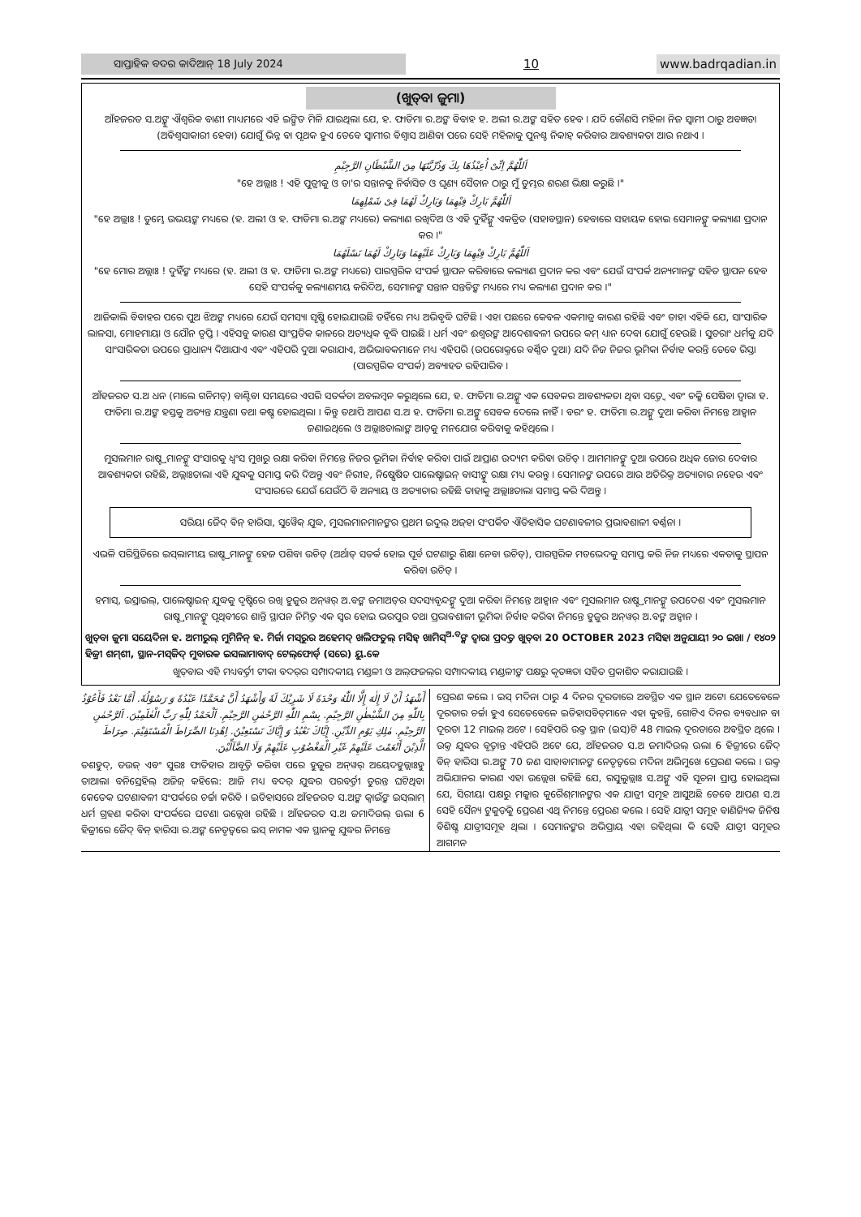ସାପ୍ତାହିକ ବଦର କାଦିଆନ୍ 18 July 2024 10 www.badrqadian.in
(ଖୁତ୍‌ବା ଜୁମା)
ଆଁହଜରତ ସ.ଅଙ୍କୁ ଐଶ୍ୱରିକ ବାଣୀ ମାଧ୍ୟମରେ ଏହି ଇଙ୍ଗିତ ମିଳି ଯାଇଥିଲା ଯେ, ହ. ଫାତିମା ର.ଅଙ୍କ ବିବାହ ହ. ଅଲୀ ର.ଅଙ୍କ ସହିତ ହେବ । ଯଦି କୌଣସି ମହିଳା ନିଜ ସ୍ୱାମୀ ଠାରୁ ଅବଜ୍ଞତା (ଅବିଶ୍ୱସାକାରୀ ହେବା) ଯୋଗୁଁ ଭିନ୍ନ ବା ପୃଥକ ହୁଏ ତେବେ ସ୍ୱାମୀର ବିଶ୍ୱାସ ଆଣିବା ପରେ ସେହି ମହିଳାକୁ ପୁନଶ୍ଚ ନିକାହ୍ କରିବାର ଆବଶ୍ୟକତା ଆଉ ନଥାଏ ।
اَللّٰهُمَّ اِنِّیْ اُعِیْذُهَا بِكَ وَذُرِّیَّتَهَا مِنَ الشَّیْطَانِ الرَّجِیْمِ
"ହେ ଅଲ୍ଲାଃ ! ଏହି ପୁତ୍ରୀକୁ ଓ ତା'ର ସନ୍ତାନକୁ ନିର୍ବାସିତ ଓ ଘୃଣ୍ୟ ସୈତାନ ଠାରୁ ମୁଁ ତୁମ୍ଭର ଶରଣ ଭିକ୍ଷା କରୁଛି ।"
اَللّٰهُمَّ بَارِكْ فِيْهِمَا وَبَارِكْ لَهُمَا فِیْ شَمْلِهِمَا
"ହେ ଅଲ୍ଲାଃ ! ତୁମ୍ଭେ ଉଭୟଙ୍କ ମଧ୍ୟରେ (ହ. ଅଲୀ ଓ ହ. ଫାତିମା ର.ଅଙ୍କ ମଧ୍ୟରେ) କଲ୍ୟାଣ ରଖିଦିଅ ଓ ଏହି ଦୁହିଁଙ୍କୁ ଏକତ୍ରିତ (ସହାବସ୍ଥାନ) ହେବାରେ ସହାୟକ ହୋଇ ସେମାନଙ୍କୁ କଲ୍ୟାଣ ପ୍ରଦାନ କର ।"
اَللّٰهُمَّ بَارِكْ فِيْهِمَا وَبَارِكْ عَلَيْهِمَا وَبَارِكْ لَهُمَا نَسْلَهُمَا
"ହେ ମୋର ଅଲ୍ଲାଃ ! ଦୁହିଁଙ୍କ ମଧ୍ୟରେ (ହ. ଅଲୀ ଓ ହ. ଫାତିମା ର.ଅଙ୍କ ମଧ୍ୟରେ) ପାରସ୍ପରିକ ସଂପର୍କ ସ୍ଥାପନ କରିବାରେ କଲ୍ୟାଣ ପ୍ରଦାନ କର ଏବଂ ଯେଉଁ ସଂପର୍କ ଅନ୍ୟମାନଙ୍କ ସହିତ ସ୍ଥାପନ ହେବ ସେହି ସଂପର୍କକୁ କଲ୍ୟାଣମୟ କରିଦିଅ, ସେମାନଙ୍କ ସନ୍ତାନ ସନ୍ତତିଙ୍କ ମଧ୍ୟରେ ମଧ୍ୟ କଲ୍ୟାଣ ପ୍ରଦାନ କର ।"
ଆଜିକାଲି ବିବାହର ପରେ ପୁଅ ଝିଅଙ୍କ ମଧ୍ୟରେ ଯେଉଁ ସମସ୍ୟା ସୃଷ୍ଟି ହୋଇଯାଉଛି ତହିଁରେ ମଧ୍ୟ ଅଭିବୃଦ୍ଧି ଘଟିଛି । ଏହା ପଛରେ କେବଳ ଏକମାତ୍ର କାରଣ ରହିଛି ଏବଂ ତାହା ଏହିକି ଯେ, ସାଂସାରିକ ଲାଳସା, ମୋହମାୟା ଓ ଯୌନ ତୃପ୍ତି । ଏହିସବୁ କାରଣ ସାଂପ୍ରତିକ କାଳରେ ଅତ୍ୟଧିକ ବୃଦ୍ଧି ପାଇଛି । ଧର୍ମ ଏବଂ ଈଶ୍ୱରଙ୍କ ଆଦେଶାବଳୀ ଉପରେ କମ୍ ଧ୍ୟାନ ଦେବା ଯୋଗୁଁ ହେଉଛି । ସୁତରାଂ ଧର୍ମକୁ ଯଦି ସାଂସାରିକତା ଉପରେ ପ୍ରାଧାନ୍ୟ ଦିଆଯାଏ ଏବଂ ଏହିପରି ଦୁଆ କରାଯାଏ, ଅଭିଭାବକମାନେ ମଧ୍ୟ ଏହିପରି (ଉପରୋକ୍ତରେ ବର୍ଣ୍ଣିତ ଦୁଆ) ଯଦି ନିଜ ନିଜର ଭୂମିକା ନିର୍ବାହ କରନ୍ତି ତେବେ ରିସ୍ତା (ପାରସ୍ପରିକ ସଂପର୍କ) ଅବ୍ୟାହତ ରହିପାରିବ ।
ଆଁହଜରତ ସ.ଅ ଧନ (ମାଲେ ଗନିମତ୍) ବାଣ୍ଟିବା ସମୟରେ ଏପରି ସତର୍କତା ଅବଲମ୍ବନ କରୁଥିଲେ ଯେ, ହ. ଫାତିମା ର.ଅଙ୍କୁ ଏକ ସେବକର ଆବଶ୍ୟକତା ଥିବା ସତ୍ତ୍ୱେ ଏବଂ ଚକ୍କି ପେଷିବା ଦ୍ୱାରା ହ. ଫାତିମା ର.ଅଙ୍କ ହସ୍ତକୁ ଅତ୍ୟନ୍ତ ଯନ୍ତ୍ରଣା ତଥା କଷ୍ଟ ହୋଇଥିଲା । କିନ୍ତୁ ତଥାପି ଆପଣ ସ.ଅ ହ. ଫାତିମା ର.ଅଙ୍କୁ ସେବକ ଦେଲେ ନାହିଁ । ବରଂ ହ. ଫାତିମା ର.ଅଙ୍କୁ ଦୁଆ କରିବା ନିମନ୍ତେ ଆହ୍ୱାନ ଜଣାଇଥିଲେ ଓ ଅଲ୍ଲାଃତାଲାଙ୍କ ଆଡ଼କୁ ମନଯୋଗ କରିବାକୁ କହିଥିଲେ ।
ମୁସଲମାନ ରାଷ୍ଟ୍ରମାନଙ୍କୁ ସଂସାରକୁ ଧ୍ୱଂସ ମୁଖରୁ ରକ୍ଷା କରିବା ନିମନ୍ତେ ନିଜର ଭୂମିକା ନିର୍ବାହ କରିବା ପାଇଁ ଆପ୍ରାଣ ଉଦ୍ୟମ କରିବା ଉଚିତ୍ । ଆମମାନଙ୍କୁ ଦୁଆ ଉପରେ ଅଧିକ ଜୋର ଦେବାର ଆବଶ୍ୟକତା ରହିଛି, ଅଲ୍ଲାଃତାଲା ଏହି ଯୁଦ୍ଧକୁ ସମାପ୍ତ କରି ଦିଅନ୍ତୁ ଏବଂ ନିରୀହ, ନିଷ୍ପେଷିତ ପାଲେଷ୍ଟାଇନ୍ ବାସୀଙ୍କୁ ରକ୍ଷା ମଧ୍ୟ କରନ୍ତୁ । ସେମାନଙ୍କ ଉପରେ ଆଉ ଅତିରିକ୍ତ ଅତ୍ୟାଚାର ନହେଉ ଏବଂ ସଂସାରରେ ଯେଉଁ ଯେଉଁଠି ବି ଅନ୍ୟାୟ ଓ ଅତ୍ୟାଚାର ରହିଛି ତାହାକୁ ଅଲ୍ଲାଃତାଲା ସମାପ୍ତ କରି ଦିଅନ୍ତୁ ।
ସରିୟା ଜୈଦ୍ ବିନ୍ ହାରିସା, ସୁୱୈକ୍ ଯୁଦ୍ଧ, ମୁସଲମାନମାନଙ୍କର ପ୍ରଥମ ଇଦୁଲ୍ ଅଜ୍‌ହା ସଂପର୍କିତ ଐତିହାସିକ ଘଟଣାବଳୀର ପ୍ରଭାବଶାଳୀ ବର୍ଣ୍ଣନା ।
ଏଭଳି ପରିସ୍ଥିତିରେ ଇସ୍‌ଲାମୀୟ ରାଷ୍ଟ୍ରମାନଙ୍କୁ ହେଜ ପଶିବା ଉଚିତ୍ (ଅର୍ଥାତ୍ ସତର୍କ ହୋଇ ପୂର୍ବ ଘଟଣାରୁ ଶିକ୍ଷା ନେବା ଉଚିତ୍), ପାରସ୍ପରିକ ମତଭେଦକୁ ସମାପ୍ତ କରି ନିଜ ମଧ୍ୟରେ ଏକତାକୁ ସ୍ଥାପନ କରିବା ଉଚିତ୍ ।
ହମାସ୍, ଇସ୍ରାଇଲ୍, ପାଲେଷ୍ଟାଇନ୍ ଯୁଦ୍ଧକୁ ଦୃଷ୍ଟିରେ ରଖି ହୁଜୁର ଅନ୍‌ୱର୍ ଅ.ବଙ୍କ ଜମାଅତ୍‌ର ସଦସ୍ୟବୃନ୍ଦଙ୍କୁ ଦୁଆ କରିବା ନିମନ୍ତେ ଆହ୍ୱାନ ଏବଂ ମୁସଲମାନ ରାଷ୍ଟ୍ରମାନଙ୍କୁ ଉପଦେଶ ଏବଂ ମୁସଲମାନ ରାଷ୍ଟ୍ରମାନଙ୍କୁ ପୃଥିବୀରେ ଶାନ୍ତି ସ୍ଥାପନ ନିମିତ୍ତ ଏକ ସ୍ୱର ହୋଇ ଭରପୁର ତଥା ପ୍ରଭାବଶାଳୀ ଭୂମିକା ନିର୍ବାହ କରିବା ନିମନ୍ତେ ହୁଜୁର ଅନ୍‌ୱର୍ ଅ.ବଙ୍କ ଅହ୍ୱାନ ।
ଖୁତ୍‌ବା ଜୁମା ସୟେଦିନା ହ. ଅମୀରୁଲ୍ ମୁମିନିନ୍ ହ. ମିର୍ଜା ମସ୍‌ରୁର ଅହେମଦ୍ ଖଲିଫତୁଲ୍ ମସିହ୍ ଖାମିସ୍<sup>ଅ.ବ</sup>ଙ୍କ ଦ୍ୱାରା ପ୍ରଦତ୍ତ ଖୁତ୍‌ବା 20 OCTOBER 2023 ମସିହା ଅନୁଯାୟୀ ୨୦ ଇଖା / ୧୪୦୨ ହିଜ୍ରୀ ଶମ୍‌ଶୀ, ସ୍ଥାନ-ମସ୍‌ଜିଦ୍ ମୁବାରକ ଇସଲାମାବାଦ୍ ଟେଲ୍‌ଫୋର୍ଡ୍ (ସରେ) ୟୁ.କେ
ଖୁତ୍‌ବାର ଏହି ମଧ୍ୟବର୍ତ୍ତୀ ଟୀକା ବଦର୍‌ର ସମ୍ପାଦକୀୟ ମଣ୍ଡଳୀ ଓ ଅଲ୍‌ଫଜଲ୍‌ର ସମ୍ପାଦକୀୟ ମଣ୍ଡଳୀଙ୍କ ପକ୍ଷରୁ କୃତଜ୍ଞତା ସହିତ ପ୍ରକାଶିତ କରାଯାଉଛି ।
أَشْهَدُ أَنْ لَا إِلٰهَ إِلَّا اللّٰهُ وَحْدَهٗ لَا شَرِيْكَ لَهٗ وَأَشْهَدُ أَنَّ مُحَمَّدًا عَبْدُهٗ وَ رَسُوْلُهٗ. أَمَّا بَعْدُ فَأَعُوْذُ بِاللّٰهِ مِنَ الشَّيْطٰنِ الرَّجِيْمِ. بِسْمِ اللّٰهِ الرَّحْمٰنِ الرَّحِيْمِ. اَلْحَمْدُ لِلّٰهِ رَبِّ الْعٰلَمِيْنَ. اَلرَّحْمٰنِ الرَّحِيْمِ. مٰلِكِ يَوْمِ الدِّيْنِ. إِيَّاكَ نَعْبُدُ وَ إِيَّاكَ نَسْتَعِيْنُ. اِهْدِنَا الصِّرَاطَ الْمُسْتَقِيْمَ. صِرَاطَ الَّذِيْنَ أَنْعَمْتَ عَلَيْهِمْ غَيْرِ الْمَغْضُوْبِ عَلَيْهِمْ وَلَا الضَّآلِّيْنَ.
ତଶହୁଦ୍, ତଉଜ୍ ଏବଂ ସୁରଃ ଫାତିହାର ଆବୃତ୍ତି କରିବା ପରେ ହୁଜୁର ଅନ୍‌ୱର୍ ଅୟେଦହୁଲ୍ଲାଃହୁ ତାଆଲା ବନିସ୍ରେହିଲ୍ ଅଜିଜ୍ କହିଲେ: ଆଜି ମଧ୍ୟ ବଦର୍ ଯୁଦ୍ଧର ପରବର୍ତ୍ତୀ ତୁରନ୍ତ ଘଟିଥିବା କେତେକ ଘଟଣାବଳୀ ସଂପର୍କରେ ଚର୍ଚ୍ଚା କରିବି । ଇତିହାସରେ ଆଁହଜରତ ସ.ଅଙ୍କ କ୍ୱାଇଁଙ୍କ ଇସ୍‌ଲାମ୍ ଧର୍ମ ଗ୍ରହଣ କରିବା ସଂପର୍କରେ ଘଟଣା ଉଲ୍ଲେଖ ରହିଛି । ଆଁହଜରତ ସ.ଅ ଜମାଦିଉଲ୍ ଊଲା 6 ହିଜ୍ରୀରେ ଜୈଦ୍ ବିନ୍ ହାରିସା ର.ଅଙ୍କ ନେତୃତ୍ୱରେ ଇସ୍ ନାମକ ଏକ ସ୍ଥାନକୁ ଯୁଦ୍ଧର ନିମନ୍ତେ
ପ୍ରେରଣ କଲେ । ଇସ୍ ମଦିନା ଠାରୁ 4 ଦିନର ଦୂରତାରେ ଅବସ୍ଥିତ ଏକ ସ୍ଥାନ ଅଟେ। ଯେତେବେଳେ ଦୂରତାର ଚର୍ଚ୍ଚା ହୁଏ ସେତେବେଳେ ଇତିହାସବିତ୍‌ମାନେ ଏହା କୁହନ୍ତି, ଗୋଟିଏ ଦିନର ବ୍ୟବଧାନ ବା ଦୂରତା 12 ମାଇଲ୍ ଅଟେ । ସେହିପରି ଉକ୍ତ ସ୍ଥାନ (ଇସ୍)ଟି 48 ମାଇଲ୍ ଦୂରତାରେ ଅବସ୍ଥିତ ଥିଲେ । ଉକ୍ତ ଯୁଦ୍ଧର ବୃତ୍ତାନ୍ତ ଏହିପରି ଅଟେ ଯେ, ଆଁହଜରତ ସ.ଅ ଜମାଦିଉଲ୍ ଊଲା 6 ହିଜ୍ରୀରେ ଜୈଦ୍ ବିନ୍ ହାରିସା ର.ଅଙ୍କୁ 70 ଜଣ ସାହାବାମାନଙ୍କ ନେତୃତ୍ୱରେ ମଦିନା ଅଭିମୁଖେ ପ୍ରେରଣ କଲେ । ଉକ୍ତ ଅଭିଯାନର କାରଣ ଏହା ଉଲ୍ଲେଖ ରହିଛି ଯେ, ରସୁଲୁଲ୍ଲାଃ ସ.ଅଙ୍କୁ ଏହି ସୂଚନା ପ୍ରାପ୍ତ ହୋଇଥିଲା ଯେ, ସିରୀୟା ପକ୍ଷରୁ ମକ୍କାର କୁରୈଶ୍‌ମାନଙ୍କର ଏକ ଯାତ୍ରୀ ସମୂହ ଆସୁଅଛି ତେବେ ଆପଣ ସ.ଅ ସେହି ସୈନ୍ୟ ଟୁକୁଡ଼ିକୁ ପ୍ରେରଣ ଏଥି ନିମନ୍ତେ ପ୍ରେରଣ କଲେ । ସେହି ଯାତ୍ରୀ ସମୂହ ବାଣିଜ୍ୟିକ ଜିନିଷ ବିଶିଷ୍ଟ ଯାତ୍ରୀସମୂହ ଥିଲା । ସେମାନଙ୍କର ଅଭିପ୍ରାୟ ଏହା ରହିଥିଲା କି ସେହି ଯାତ୍ରୀ ସମୂହର ଆଗମନ